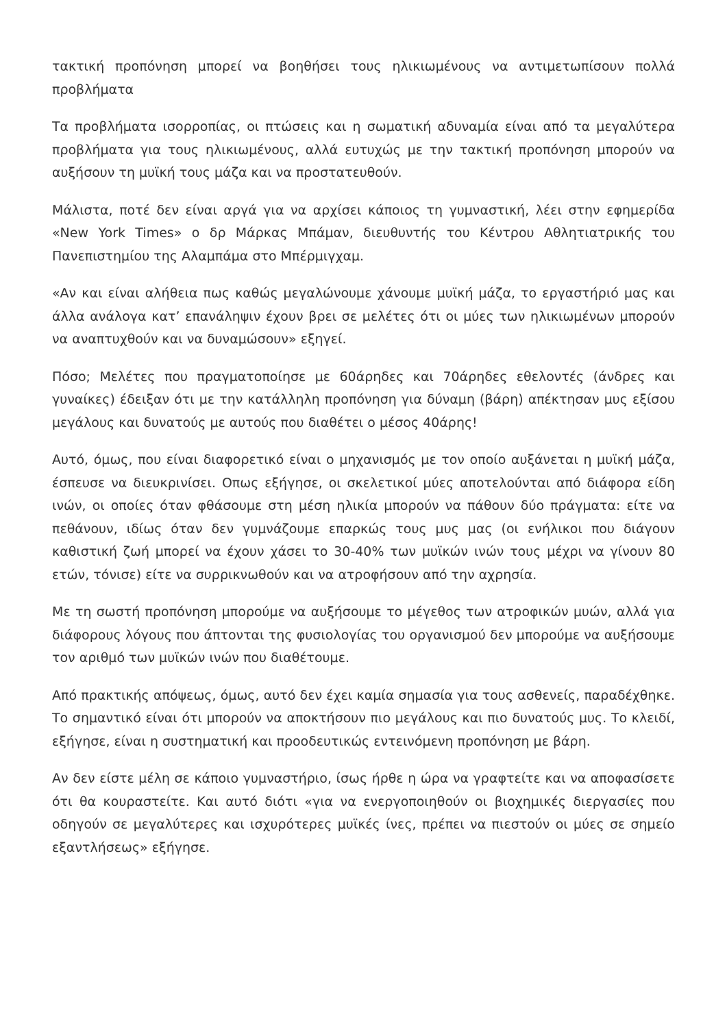τακτική προπόνηση μπορεί να βοηθήσει τους ηλικιωμένους να αντιμετωπίσουν πολλά προβλήματα
Τα προβλήματα ισορροπίας, οι πτώσεις και η σωματική αδυναμία είναι από τα μεγαλύτερα προβλήματα για τους ηλικιωμένους, αλλά ευτυχώς με την τακτική προπόνηση μπορούν να αυξήσουν τη μυϊκή τους μάζα και να προστατευθούν.
Μάλιστα, ποτέ δεν είναι αργά για να αρχίσει κάποιος τη γυμναστική, λέει στην εφημερίδα «New York Times» ο δρ Μάρκας Μπάμαν, διευθυντής του Κέντρου Αθλητιατρικής του Πανεπιστημίου της Αλαμπάμα στο Μπέρμιγχαμ.
«Αν και είναι αλήθεια πως καθώς μεγαλώνουμε χάνουμε μυϊκή μάζα, το εργαστήριό μας και άλλα ανάλογα κατ’ επανάληψιν έχουν βρει σε μελέτες ότι οι μύες των ηλικιωμένων μπορούν να αναπτυχθούν και να δυναμώσουν» εξηγεί.
Πόσο; Μελέτες που πραγματοποίησε με 60άρηδες και 70άρηδες εθελοντές (άνδρες και γυναίκες) έδειξαν ότι με την κατάλληλη προπόνηση για δύναμη (βάρη) απέκτησαν μυς εξίσου μεγάλους και δυνατούς με αυτούς που διαθέτει ο μέσος 40άρης!
Αυτό, όμως, που είναι διαφορετικό είναι ο μηχανισμός με τον οποίο αυξάνεται η μυϊκή μάζα, έσπευσε να διευκρινίσει. Οπως εξήγησε, οι σκελετικοί μύες αποτελούνται από διάφορα είδη ινών, οι οποίες όταν φθάσουμε στη μέση ηλικία μπορούν να πάθουν δύο πράγματα: είτε να πεθάνουν, ιδίως όταν δεν γυμνάζουμε επαρκώς τους μυς μας (οι ενήλικοι που διάγουν καθιστική ζωή μπορεί να έχουν χάσει το 30-40% των μυϊκών ινών τους μέχρι να γίνουν 80 ετών, τόνισε) είτε να συρρικνωθούν και να ατροφήσουν από την αχρησία.
Με τη σωστή προπόνηση μπορούμε να αυξήσουμε το μέγεθος των ατροφικών μυών, αλλά για διάφορους λόγους που άπτονται της φυσιολογίας του οργανισμού δεν μπορούμε να αυξήσουμε τον αριθμό των μυϊκών ινών που διαθέτουμε.
Από πρακτικής απόψεως, όμως, αυτό δεν έχει καμία σημασία για τους ασθενείς, παραδέχθηκε. Το σημαντικό είναι ότι μπορούν να αποκτήσουν πιο μεγάλους και πιο δυνατούς μυς. Το κλειδί, εξήγησε, είναι η συστηματική και προοδευτικώς εντεινόμενη προπόνηση με βάρη.
Αν δεν είστε μέλη σε κάποιο γυμναστήριο, ίσως ήρθε η ώρα να γραφτείτε και να αποφασίσετε ότι θα κουραστείτε. Και αυτό διότι «για να ενεργοποιηθούν οι βιοχημικές διεργασίες που οδηγούν σε μεγαλύτερες και ισχυρότερες μυϊκές ίνες, πρέπει να πιεστούν οι μύες σε σημείο εξαντλήσεως» εξήγησε.